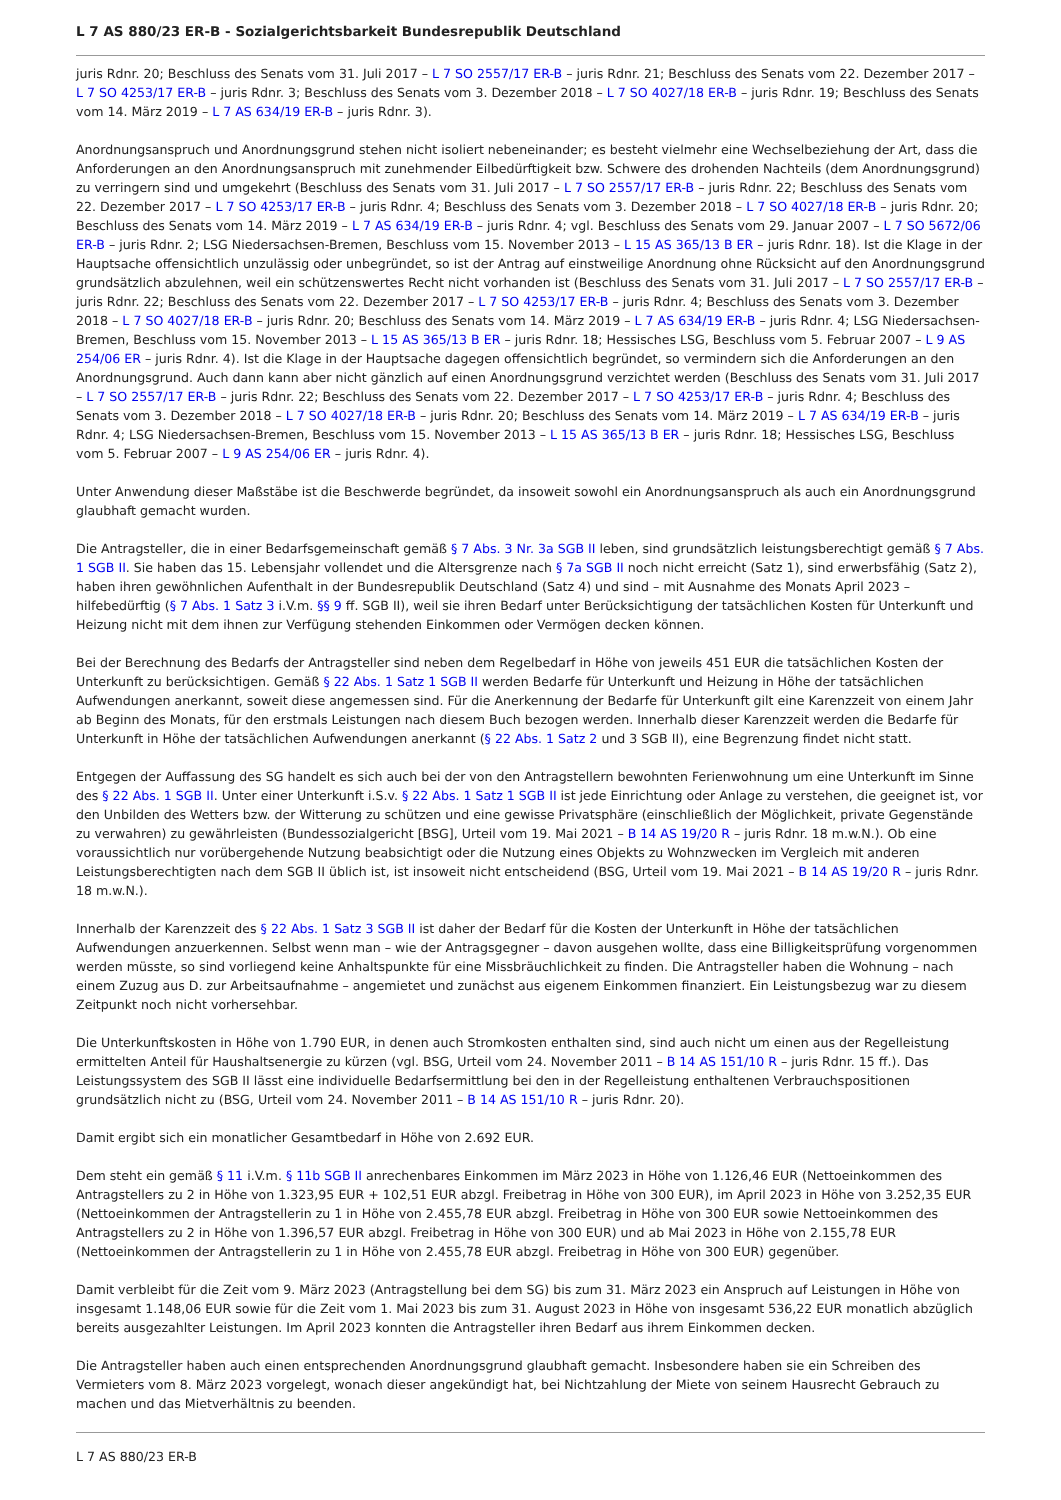L 7 AS 880/23 ER-B - Sozialgerichtsbarkeit Bundesrepublik Deutschland
juris Rdnr. 20; Beschluss des Senats vom 31. Juli 2017 – L 7 SO 2557/17 ER-B – juris Rdnr. 21; Beschluss des Senats vom 22. Dezember 2017 – L 7 SO 4253/17 ER-B – juris Rdnr. 3; Beschluss des Senats vom 3. Dezember 2018 – L 7 SO 4027/18 ER-B – juris Rdnr. 19; Beschluss des Senats vom 14. März 2019 – L 7 AS 634/19 ER-B – juris Rdnr. 3).
Anordnungsanspruch und Anordnungsgrund stehen nicht isoliert nebeneinander; es besteht vielmehr eine Wechselbeziehung der Art, dass die Anforderungen an den Anordnungsanspruch mit zunehmender Eilbedürftigkeit bzw. Schwere des drohenden Nachteils (dem Anordnungsgrund) zu verringern sind und umgekehrt (Beschluss des Senats vom 31. Juli 2017 – L 7 SO 2557/17 ER-B – juris Rdnr. 22; Beschluss des Senats vom 22. Dezember 2017 – L 7 SO 4253/17 ER-B – juris Rdnr. 4; Beschluss des Senats vom 3. Dezember 2018 – L 7 SO 4027/18 ER-B – juris Rdnr. 20; Beschluss des Senats vom 14. März 2019 – L 7 AS 634/19 ER-B – juris Rdnr. 4; vgl. Beschluss des Senats vom 29. Januar 2007 – L 7 SO 5672/06 ER-B – juris Rdnr. 2; LSG Niedersachsen-Bremen, Beschluss vom 15. November 2013 – L 15 AS 365/13 B ER – juris Rdnr. 18). Ist die Klage in der Hauptsache offensichtlich unzulässig oder unbegründet, so ist der Antrag auf einstweilige Anordnung ohne Rücksicht auf den Anordnungsgrund grundsätzlich abzulehnen, weil ein schützenswertes Recht nicht vorhanden ist (Beschluss des Senats vom 31. Juli 2017 – L 7 SO 2557/17 ER-B – juris Rdnr. 22; Beschluss des Senats vom 22. Dezember 2017 – L 7 SO 4253/17 ER-B – juris Rdnr. 4; Beschluss des Senats vom 3. Dezember 2018 – L 7 SO 4027/18 ER-B – juris Rdnr. 20; Beschluss des Senats vom 14. März 2019 – L 7 AS 634/19 ER-B – juris Rdnr. 4; LSG Niedersachsen-Bremen, Beschluss vom 15. November 2013 – L 15 AS 365/13 B ER – juris Rdnr. 18; Hessisches LSG, Beschluss vom 5. Februar 2007 – L 9 AS 254/06 ER – juris Rdnr. 4). Ist die Klage in der Hauptsache dagegen offensichtlich begründet, so vermindern sich die Anforderungen an den Anordnungsgrund. Auch dann kann aber nicht gänzlich auf einen Anordnungsgrund verzichtet werden (Beschluss des Senats vom 31. Juli 2017 – L 7 SO 2557/17 ER-B – juris Rdnr. 22; Beschluss des Senats vom 22. Dezember 2017 – L 7 SO 4253/17 ER-B – juris Rdnr. 4; Beschluss des Senats vom 3. Dezember 2018 – L 7 SO 4027/18 ER-B – juris Rdnr. 20; Beschluss des Senats vom 14. März 2019 – L 7 AS 634/19 ER-B – juris Rdnr. 4; LSG Niedersachsen-Bremen, Beschluss vom 15. November 2013 – L 15 AS 365/13 B ER – juris Rdnr. 18; Hessisches LSG, Beschluss vom 5. Februar 2007 – L 9 AS 254/06 ER – juris Rdnr. 4).
Unter Anwendung dieser Maßstäbe ist die Beschwerde begründet, da insoweit sowohl ein Anordnungsanspruch als auch ein Anordnungsgrund glaubhaft gemacht wurden.
Die Antragsteller, die in einer Bedarfsgemeinschaft gemäß § 7 Abs. 3 Nr. 3a SGB II leben, sind grundsätzlich leistungsberechtigt gemäß § 7 Abs. 1 SGB II. Sie haben das 15. Lebensjahr vollendet und die Altersgrenze nach § 7a SGB II noch nicht erreicht (Satz 1), sind erwerbsfähig (Satz 2), haben ihren gewöhnlichen Aufenthalt in der Bundesrepublik Deutschland (Satz 4) und sind – mit Ausnahme des Monats April 2023 – hilfebedürftig (§ 7 Abs. 1 Satz 3 i.V.m. §§ 9 ff. SGB II), weil sie ihren Bedarf unter Berücksichtigung der tatsächlichen Kosten für Unterkunft und Heizung nicht mit dem ihnen zur Verfügung stehenden Einkommen oder Vermögen decken können.
Bei der Berechnung des Bedarfs der Antragsteller sind neben dem Regelbedarf in Höhe von jeweils 451 EUR die tatsächlichen Kosten der Unterkunft zu berücksichtigen. Gemäß § 22 Abs. 1 Satz 1 SGB II werden Bedarfe für Unterkunft und Heizung in Höhe der tatsächlichen Aufwendungen anerkannt, soweit diese angemessen sind. Für die Anerkennung der Bedarfe für Unterkunft gilt eine Karenzzeit von einem Jahr ab Beginn des Monats, für den erstmals Leistungen nach diesem Buch bezogen werden. Innerhalb dieser Karenzzeit werden die Bedarfe für Unterkunft in Höhe der tatsächlichen Aufwendungen anerkannt (§ 22 Abs. 1 Satz 2 und 3 SGB II), eine Begrenzung findet nicht statt.
Entgegen der Auffassung des SG handelt es sich auch bei der von den Antragstellern bewohnten Ferienwohnung um eine Unterkunft im Sinne des § 22 Abs. 1 SGB II. Unter einer Unterkunft i.S.v. § 22 Abs. 1 Satz 1 SGB II ist jede Einrichtung oder Anlage zu verstehen, die geeignet ist, vor den Unbilden des Wetters bzw. der Witterung zu schützen und eine gewisse Privatsphäre (einschließlich der Möglichkeit, private Gegenstände zu verwahren) zu gewährleisten (Bundessozialgericht [BSG], Urteil vom 19. Mai 2021 – B 14 AS 19/20 R – juris Rdnr. 18 m.w.N.). Ob eine voraussichtlich nur vorübergehende Nutzung beabsichtigt oder die Nutzung eines Objekts zu Wohnzwecken im Vergleich mit anderen Leistungsberechtigten nach dem SGB II üblich ist, ist insoweit nicht entscheidend (BSG, Urteil vom 19. Mai 2021 – B 14 AS 19/20 R – juris Rdnr. 18 m.w.N.).
Innerhalb der Karenzzeit des § 22 Abs. 1 Satz 3 SGB II ist daher der Bedarf für die Kosten der Unterkunft in Höhe der tatsächlichen Aufwendungen anzuerkennen. Selbst wenn man – wie der Antragsgegner – davon ausgehen wollte, dass eine Billigkeitsprüfung vorgenommen werden müsste, so sind vorliegend keine Anhaltspunkte für eine Missbräuchlichkeit zu finden. Die Antragsteller haben die Wohnung – nach einem Zuzug aus D. zur Arbeitsaufnahme – angemietet und zunächst aus eigenem Einkommen finanziert. Ein Leistungsbezug war zu diesem Zeitpunkt noch nicht vorhersehbar.
Die Unterkunftskosten in Höhe von 1.790 EUR, in denen auch Stromkosten enthalten sind, sind auch nicht um einen aus der Regelleistung ermittelten Anteil für Haushaltsenergie zu kürzen (vgl. BSG, Urteil vom 24. November 2011 – B 14 AS 151/10 R – juris Rdnr. 15 ff.). Das Leistungssystem des SGB II lässt eine individuelle Bedarfsermittlung bei den in der Regelleistung enthaltenen Verbrauchspositionen grundsätzlich nicht zu (BSG, Urteil vom 24. November 2011 – B 14 AS 151/10 R – juris Rdnr. 20).
Damit ergibt sich ein monatlicher Gesamtbedarf in Höhe von 2.692 EUR.
Dem steht ein gemäß § 11 i.V.m. § 11b SGB II anrechenbares Einkommen im März 2023 in Höhe von 1.126,46 EUR (Nettoeinkommen des Antragstellers zu 2 in Höhe von 1.323,95 EUR + 102,51 EUR abzgl. Freibetrag in Höhe von 300 EUR), im April 2023 in Höhe von 3.252,35 EUR (Nettoeinkommen der Antragstellerin zu 1 in Höhe von 2.455,78 EUR abzgl. Freibetrag in Höhe von 300 EUR sowie Nettoeinkommen des Antragstellers zu 2 in Höhe von 1.396,57 EUR abzgl. Freibetrag in Höhe von 300 EUR) und ab Mai 2023 in Höhe von 2.155,78 EUR (Nettoeinkommen der Antragstellerin zu 1 in Höhe von 2.455,78 EUR abzgl. Freibetrag in Höhe von 300 EUR) gegenüber.
Damit verbleibt für die Zeit vom 9. März 2023 (Antragstellung bei dem SG) bis zum 31. März 2023 ein Anspruch auf Leistungen in Höhe von insgesamt 1.148,06 EUR sowie für die Zeit vom 1. Mai 2023 bis zum 31. August 2023 in Höhe von insgesamt 536,22 EUR monatlich abzüglich bereits ausgezahlter Leistungen. Im April 2023 konnten die Antragsteller ihren Bedarf aus ihrem Einkommen decken.
Die Antragsteller haben auch einen entsprechenden Anordnungsgrund glaubhaft gemacht. Insbesondere haben sie ein Schreiben des Vermieters vom 8. März 2023 vorgelegt, wonach dieser angekündigt hat, bei Nichtzahlung der Miete von seinem Hausrecht Gebrauch zu machen und das Mietverhältnis zu beenden.
L 7 AS 880/23 ER-B